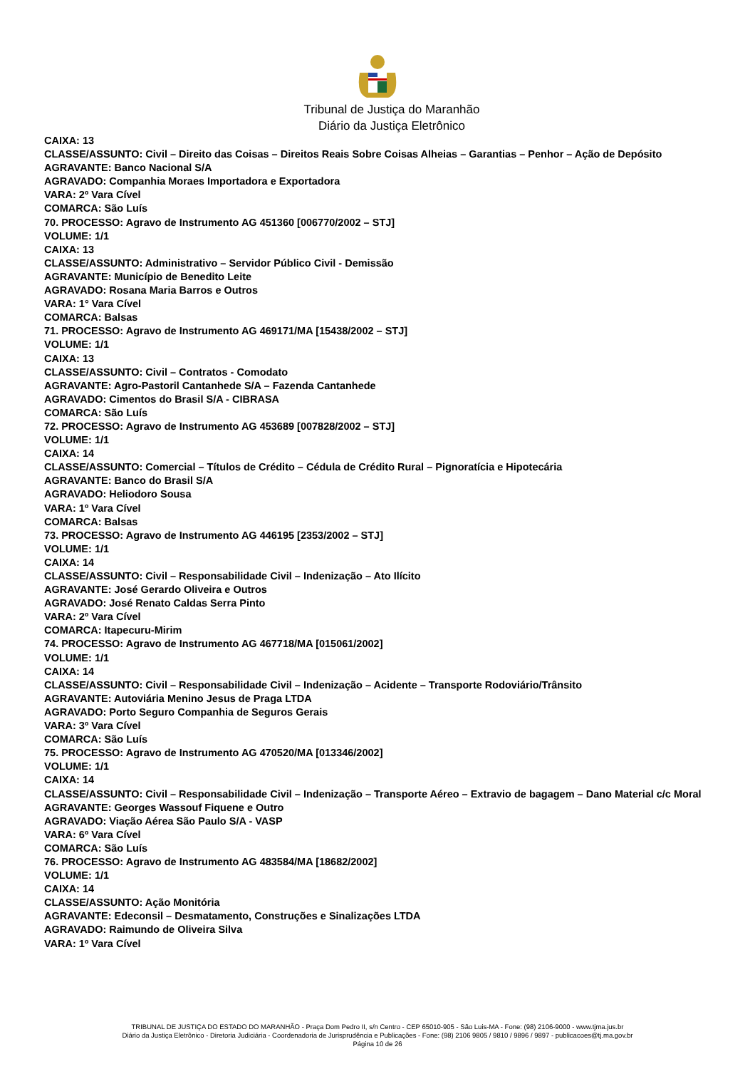Tribunal de Justiça do Maranhão
Diário da Justiça Eletrônico
CAIXA: 13
CLASSE/ASSUNTO: Civil – Direito das Coisas – Direitos Reais Sobre Coisas Alheias – Garantias – Penhor – Ação de Depósito
AGRAVANTE: Banco Nacional S/A
AGRAVADO: Companhia Moraes Importadora e Exportadora
VARA: 2º Vara Cível
COMARCA: São Luís
70. PROCESSO: Agravo de Instrumento AG 451360 [006770/2002 – STJ]
VOLUME: 1/1
CAIXA: 13
CLASSE/ASSUNTO: Administrativo – Servidor Público Civil - Demissão
AGRAVANTE: Município de Benedito Leite
AGRAVADO: Rosana Maria Barros e Outros
VARA: 1° Vara Cível
COMARCA: Balsas
71. PROCESSO: Agravo de Instrumento AG 469171/MA [15438/2002 – STJ]
VOLUME: 1/1
CAIXA: 13
CLASSE/ASSUNTO: Civil – Contratos - Comodato
AGRAVANTE: Agro-Pastoril Cantanhede S/A – Fazenda Cantanhede
AGRAVADO: Cimentos do Brasil S/A - CIBRASA
COMARCA: São Luís
72. PROCESSO: Agravo de Instrumento AG 453689 [007828/2002 – STJ]
VOLUME: 1/1
CAIXA: 14
CLASSE/ASSUNTO: Comercial – Títulos de Crédito – Cédula de Crédito Rural – Pignoratícia e Hipotecária
AGRAVANTE: Banco do Brasil S/A
AGRAVADO: Heliodoro Sousa
VARA: 1º Vara Cível
COMARCA: Balsas
73. PROCESSO: Agravo de Instrumento AG 446195 [2353/2002 – STJ]
VOLUME: 1/1
CAIXA: 14
CLASSE/ASSUNTO: Civil – Responsabilidade Civil – Indenização – Ato Ilícito
AGRAVANTE: José Gerardo Oliveira e Outros
AGRAVADO: José Renato Caldas Serra Pinto
VARA: 2º Vara Cível
COMARCA: Itapecuru-Mirim
74. PROCESSO: Agravo de Instrumento AG 467718/MA [015061/2002]
VOLUME: 1/1
CAIXA: 14
CLASSE/ASSUNTO: Civil – Responsabilidade Civil – Indenização – Acidente – Transporte Rodoviário/Trânsito
AGRAVANTE: Autoviária Menino Jesus de Praga LTDA
AGRAVADO: Porto Seguro Companhia de Seguros Gerais
VARA: 3º Vara Cível
COMARCA: São Luís
75. PROCESSO: Agravo de Instrumento AG 470520/MA [013346/2002]
VOLUME: 1/1
CAIXA: 14
CLASSE/ASSUNTO: Civil – Responsabilidade Civil – Indenização – Transporte Aéreo – Extravio de bagagem – Dano Material c/c Moral
AGRAVANTE: Georges Wassouf Fiquene e Outro
AGRAVADO: Viação Aérea São Paulo S/A - VASP
VARA: 6º Vara Cível
COMARCA: São Luís
76. PROCESSO: Agravo de Instrumento AG 483584/MA [18682/2002]
VOLUME: 1/1
CAIXA: 14
CLASSE/ASSUNTO: Ação Monitória
AGRAVANTE: Edeconsil – Desmatamento, Construções e Sinalizações LTDA
AGRAVADO: Raimundo de Oliveira Silva
VARA: 1º Vara Cível
TRIBUNAL DE JUSTIÇA DO ESTADO DO MARANHÃO - Praça Dom Pedro II, s/n Centro - CEP 65010-905 - São Luis-MA - Fone: (98) 2106-9000 - www.tjma.jus.br
Diário da Justiça Eletrônico - Diretoria Judiciária - Coordenadoria de Jurisprudência e Publicações - Fone: (98) 2106 9805 / 9810 / 9896 / 9897 - publicacoes@tj.ma.gov.br
Página 10 de 26